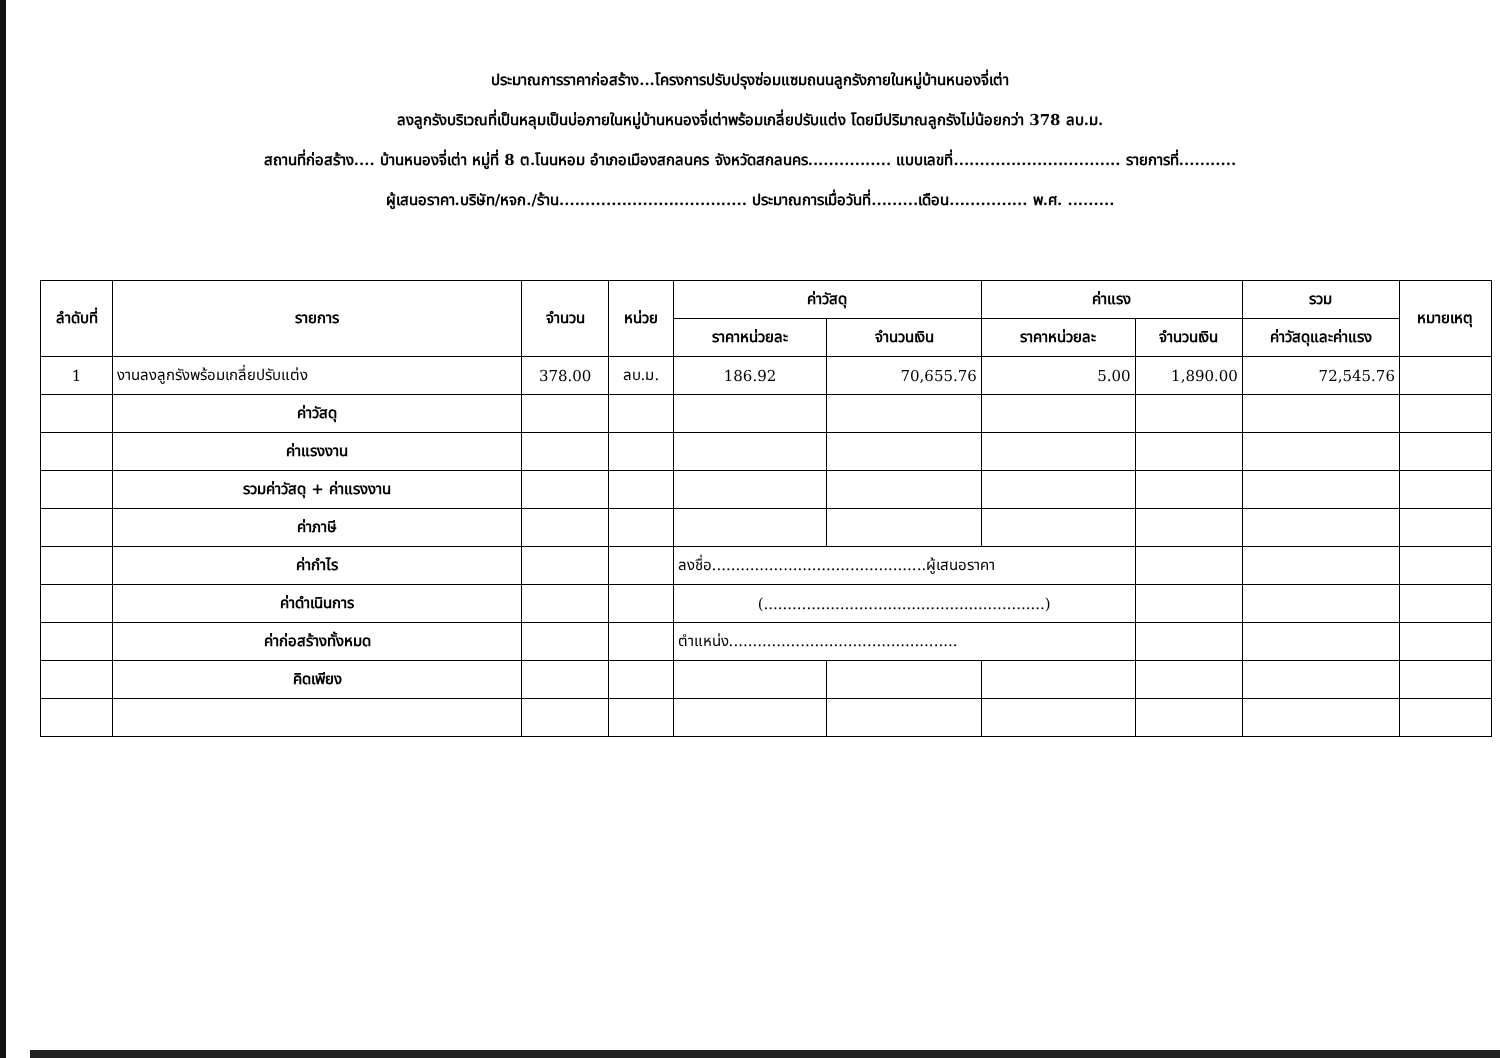ประมาณการราคาก่อสร้าง...โครงการปรับปรุงซ่อมแซมถนนลูกรังภายในหมู่บ้านหนองจี่เต่า
ลงลูกรังบริเวณที่เป็นหลุมเป็นบ่อภายในหมู่บ้านหนองจี่เต่าพร้อมเกลี่ยปรับแต่ง โดยมีปริมาณลูกรังไม่น้อยกว่า 378 ลบ.ม.
สถานที่ก่อสร้าง.... บ้านหนองจี่เต่า หมู่ที่ 8 ต.โนนหอม อำเภอเมืองสกลนคร จังหวัดสกลนคร................ แบบเลขที่................................ รายการที่...........
ผู้เสนอราคา.บริษัท/หจก./ร้าน.................................... ประมาณการเมื่อวันที่.........เดือน............... พ.ศ. .........
| ลำดับที่ | รายการ | จำนวน | หน่วย | ค่าวัสดุ | | ค่าแรง | | รวม | หมายเหตุ |
| --- | --- | --- | --- | --- | --- | --- | --- | --- | --- |
| | | | | ราคาหน่วยละ | จำนวนเงิน | ราคาหน่วยละ | จำนวนเงิน | ค่าวัสดุและค่าแรง | |
| 1 | งานลงลูกรังพร้อมเกลี่ยปรับแต่ง | 378.00 | ลบ.ม. | 186.92 | 70,655.76 | 5.00 | 1,890.00 | 72,545.76 | |
| | ค่าวัสดุ | | | | | | | | |
| | ค่าแรงงาน | | | | | | | | |
| | รวมค่าวัสดุ + ค่าแรงงาน | | | | | | | | |
| | ค่าภาษี | | | | | | | | |
| | ค่ากำไร | | | ลงชื่อ.............................................ผู้เสนอราคา | | | | | |
| | ค่าดำเนินการ | | | (...........................................................) | | | | | |
| | ค่าก่อสร้างทั้งหมด | | | ตำแหน่ง................................................ | | | | | |
| | คิดเพียง | | | | | | | | |